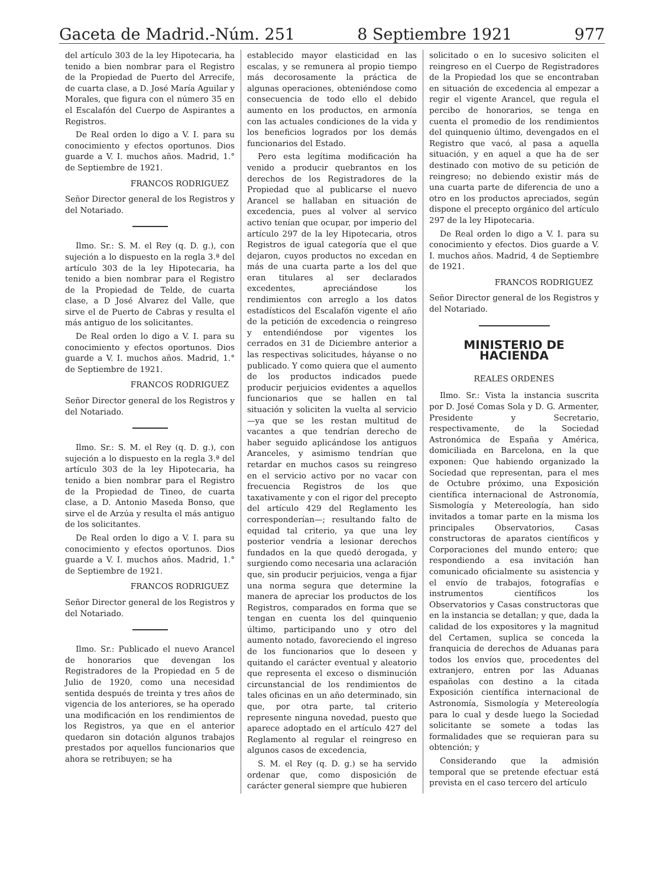Gaceta de Madrid.-Núm. 251 8 Septiembre 1921 977
del artículo 303 de la ley Hipotecaria, ha tenido a bien nombrar para el Registro de la Propiedad de Puerto del Arrecife, de cuarta clase, a D. José María Aguilar y Morales, que figura con el número 35 en el Escalafón del Cuerpo de Aspirantes a Registros.
De Real orden lo digo a V. I. para su conocimiento y efectos oportunos. Dios guarde a V. I. muchos años. Madrid, 1.° de Septiembre de 1921.
FRANCOS RODRIGUEZ
Señor Director general de los Registros y del Notariado.
Ilmo. Sr.: S. M. el Rey (q. D. g.), con sujeción a lo dispuesto en la regla 3.ª del artículo 303 de la ley Hipotecaria, ha tenido a bien nombrar para el Registro de la Propiedad de Telde, de cuarta clase, a D José Alvarez del Valle, que sirve el de Puerto de Cabras y resulta el más antiguo de los solicitantes.
De Real orden lo digo a V. I. para su conocimiento y efectos oportunos. Dios guarde a V. I. muchos años. Madrid, 1.° de Septiembre de 1921.
FRANCOS RODRIGUEZ
Señor Director general de los Registros y del Notariado.
Ilmo. Sr.: S. M. el Rey (q. D. g.), con sujeción a lo dispuesto en la regla 3.ª del artículo 303 de la ley Hipotecaria, ha tenido a bien nombrar para el Registro de la Propiedad de Tineo, de cuarta clase, a D. Antonio Maseda Bonso, que sirve el de Arzúa y resulta el más antiguo de los solicitantes.
De Real orden lo digo a V. I. para su conocimiento y efectos oportunos. Dios guarde a V. I. muchos años. Madrid, 1.° de Septiembre de 1921.
FRANCOS RODRIGUEZ
Señor Director general de los Registros y del Notariado.
Ilmo. Sr.: Publicado el nuevo Arancel de honorarios que devengan los Registradores de la Propiedad en 5 de Julio de 1920, como una necesidad sentida después de treinta y tres años de vigencia de los anteriores, se ha operado una modificación en los rendimientos de los Registros, ya que en el anterior quedaron sin dotación algunos trabajos prestados por aquellos funcionarios que ahora se retribuyen; se ha
establecido mayor elasticidad en las escalas, y se remunera al propio tiempo más decorosamente la práctica de algunas operaciones, obteniéndose como consecuencia de todo ello el debido aumento en los productos, en armonía con las actuales condiciones de la vida y los beneficios logrados por los demás funcionarios del Estado.
Pero esta legítima modificación ha venido a producir quebrantos en los derechos de los Registradores de la Propiedad que al publicarse el nuevo Arancel se hallaban en situación de excedencia, pues al volver al servico activo tenían que ocupar, por imperio del artículo 297 de la ley Hipotecaria, otros Registros de igual categoría que el que dejaron, cuyos productos no excedan en más de una cuarta parte a los del que eran titulares al ser declarados excedentes, apreciándose los rendimientos con arreglo a los datos estadísticos del Escalafón vigente el año de la petición de excedencia o reingreso y entendiéndose por vigentes los cerrados en 31 de Diciembre anterior a las respectivas solicitudes, háyanse o no publicado. Y como quiera que el aumento de los productos indicados puede producir perjuicios evidentes a aquellos funcionarios que se hallen en tal situación y soliciten la vuelta al servicio—ya que se les restan multitud de vacantes a que tendrían derecho de haber seguido aplicándose los antiguos Aranceles, y asimismo tendrían que retardar en muchos casos su reingreso en el servicio activo por no vacar con frecuencia Registros de los que taxativamente y con el rigor del precepto del artículo 429 del Reglamento les corresponderían—; resultando falto de equidad tal criterio, ya que una ley posterior vendría a lesionar derechos fundados en la que quedó derogada, y surgiendo como necesaria una aclaración que, sin producir perjuicios, venga a fijar una norma segura que determine la manera de apreciar los productos de los Registros, comparados en forma que se tengan en cuenta los del quinquenio último, participando uno y otro del aumento notado, favoreciendo el ingreso de los funcionarios que lo deseen y quitando el carácter eventual y aleatorio que representa el exceso o disminución circunstancial de los rendimientos de tales oficinas en un año determinado, sin que, por otra parte, tal criterio represente ninguna novedad, puesto que aparece adoptado en el artículo 427 del Reglamento al regular el reingreso en algunos casos de excedencia,
S. M. el Rey (q. D. g.) se ha servido ordenar que, como disposición de carácter general siempre que hubieren
solicitado o en lo sucesivo soliciten el reingreso en el Cuerpo de Registradores de la Propiedad los que se encontraban en situación de excedencia al empezar a regir el vigente Arancel, que regula el percibo de honorarios, se tenga en cuenta el promedio de los rendimientos del quinquenio último, devengados en el Registro que vacó, al pasa a aquella situación, y en aquel a que ha de ser destinado con motivo de su petición de reingreso; no debiendo existir más de una cuarta parte de diferencia de uno a otro en los productos apreciados, según dispone el precepto orgánico del artículo 297 de la ley Hipotecaria.
De Real orden lo digo a V. I. para su conocimiento y efectos. Dios guarde a V. I. muchos años. Madrid, 4 de Septiembre de 1921.
FRANCOS RODRIGUEZ
Señor Director general de los Registros y del Notariado.
MINISTERIO DE HACIENDA
REALES ORDENES
Ilmo. Sr.: Vista la instancia suscrita por D. José Comas Sola y D. G. Armenter, Presidente y Secretario, respectivamente, de la Sociedad Astronómica de España y América, domiciliada en Barcelona, en la que exponen: Que habiendo organizado la Sociedad que representan, para el mes de Octubre próximo, una Exposición científica internacional de Astronomía, Sismología y Metereología, han sido invitados a tomar parte en la misma los principales Observatorios, Casas constructoras de aparatos científicos y Corporaciones del mundo entero; que respondiendo a esa invitación han comunicado oficialmente su asistencia y el envío de trabajos, fotografías e instrumentos científicos los Observatorios y Casas constructoras que en la instancia se detallan; y que, dada la calidad de los expositores y la magnitud del Certamen, suplica se conceda la franquicia de derechos de Aduanas para todos los envíos que, procedentes del extranjero, entren por las Aduanas españolas con destino a la citada Exposición científica internacional de Astronomía, Sismología y Metereología para lo cual y desde luego la Sociedad solicitante se somete a todas las formalidades que se requieran para su obtención; y
Considerando que la admisión temporal que se pretende efectuar está prevista en el caso tercero del artículo